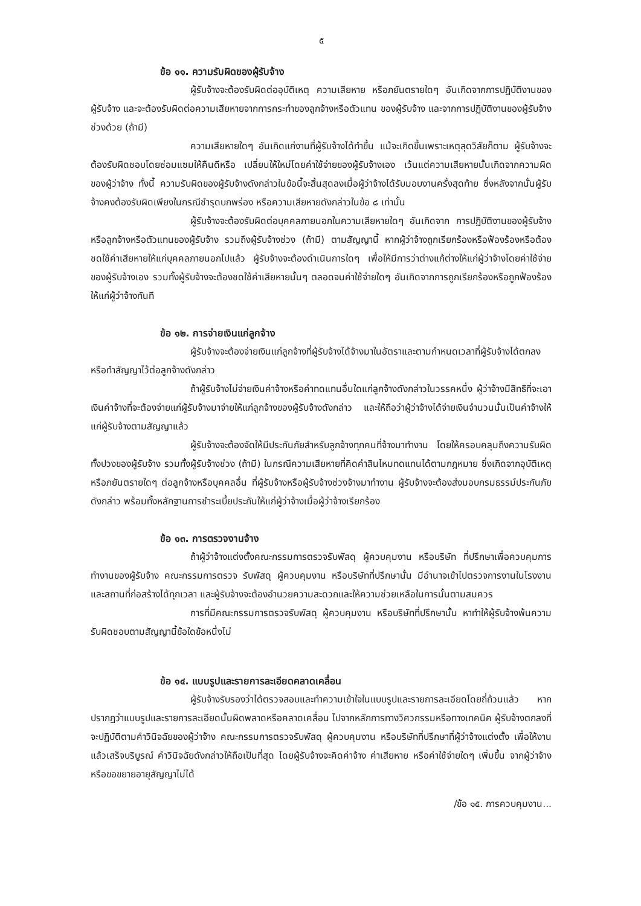๕
ข้อ ๑๑. ความรับผิดของผู้รับจ้าง
ผู้รับจ้างจะต้องรับผิดต่ออุบัติเหตุ ความเสียหาย หรือภยันตรายใดๆ อันเกิดจากการปฏิบัติงานของผู้รับจ้าง และจะต้องรับผิดต่อความเสียหายจากการกระทำของลูกจ้างหรือตัวแทน ของผู้รับจ้าง และจากการปฏิบัติงานของผู้รับจ้างช่วงด้วย (ถ้ามี)
ความเสียหายใดๆ อันเกิดแก่งานที่ผู้รับจ้างได้ทำขึ้น แม้จะเกิดขึ้นเพราะเหตุสุดวิสัยก็ตาม ผู้รับจ้างจะต้องรับผิดชอบโดยซ่อมแซมให้คืนดีหรือ เปลี่ยนให้ใหม่โดยค่าใช้จ่ายของผู้รับจ้างเอง เว้นแต่ความเสียหายนั้นเกิดจากความผิดของผู้ว่าจ้าง ทั้งนี้ ความรับผิดของผู้รับจ้างดังกล่าวในข้อนี้จะสิ้นสุดลงเมื่อผู้ว่าจ้างได้รับมอบงานครั้งสุดท้าย ซึ่งหลังจากนั้นผู้รับจ้างคงต้องรับผิดเพียงในกรณีชำรุดบกพร่อง หรือความเสียหายดังกล่าวในข้อ ๘ เท่านั้น
ผู้รับจ้างจะต้องรับผิดต่อบุคคลภายนอกในความเสียหายใดๆ อันเกิดจาก การปฏิบัติงานของผู้รับจ้าง หรือลูกจ้างหรือตัวแทนของผู้รับจ้าง รวมถึงผู้รับจ้างช่วง (ถ้ามี) ตามสัญญานี้ หากผู้ว่าจ้างถูกเรียกร้องหรือฟ้องร้องหรือต้องชดใช้ค่าเสียหายให้แก่บุคคลภายนอกไปแล้ว ผู้รับจ้างจะต้องดำเนินการใดๆ เพื่อให้มีการว่าต่างแก้ต่างให้แก่ผู้ว่าจ้างโดยค่าใช้จ่ายของผู้รับจ้างเอง รวมทั้งผู้รับจ้างจะต้องชดใช้ค่าเสียหายนั้นๆ ตลอดจนค่าใช้จ่ายใดๆ อันเกิดจากการถูกเรียกร้องหรือถูกฟ้องร้องให้แก่ผู้ว่าจ้างทันที
ข้อ ๑๒. การจ่ายเงินแก่ลูกจ้าง
ผู้รับจ้างจะต้องจ่ายเงินแก่ลูกจ้างที่ผู้รับจ้างได้จ้างมาในอัตราและตามกำหนดเวลาที่ผู้รับจ้างได้ตกลงหรือทำสัญญาไว้ต่อลูกจ้างดังกล่าว
ถ้าผู้รับจ้างไม่จ่ายเงินค่าจ้างหรือค่าทดแทนอื่นใดแก่ลูกจ้างดังกล่าวในวรรคหนึ่ง ผู้ว่าจ้างมีสิทธิที่จะเอาเงินค่าจ้างที่จะต้องจ่ายแก่ผู้รับจ้างมาจ่ายให้แก่ลูกจ้างของผู้รับจ้างดังกล่าว และให้ถือว่าผู้ว่าจ้างได้จ่ายเงินจำนวนนั้นเป็นค่าจ้างให้แก่ผู้รับจ้างตามสัญญาแล้ว
ผู้รับจ้างจะต้องจัดให้มีประกันภัยสำหรับลูกจ้างทุกคนที่จ้างมาทำงาน โดยให้ครอบคลุมถึงความรับผิดทั้งปวงของผู้รับจ้าง รวมทั้งผู้รับจ้างช่วง (ถ้ามี) ในกรณีความเสียหายที่คิดค่าสินไหมทดแทนได้ตามกฎหมาย ซึ่งเกิดจากอุบัติเหตุหรือภยันตรายใดๆ ต่อลูกจ้างหรือบุคคลอื่น ที่ผู้รับจ้างหรือผู้รับจ้างช่วงจ้างมาทำงาน ผู้รับจ้างจะต้องส่งมอบกรมธรรม์ประกันภัยดังกล่าว พร้อมทั้งหลักฐานการชำระเบี้ยประกันให้แก่ผู้ว่าจ้างเมื่อผู้ว่าจ้างเรียกร้อง
ข้อ ๑๓. การตรวจงานจ้าง
ถ้าผู้ว่าจ้างแต่งตั้งคณะกรรมการตรวจรับพัสดุ ผู้ควบคุมงาน หรือบริษัท ที่ปรึกษาเพื่อควบคุมการทำงานของผู้รับจ้าง คณะกรรมการตรวจ รับพัสดุ ผู้ควบคุมงาน หรือบริษัทที่ปรึกษานั้น มีอำนาจเข้าไปตรวจการงานในโรงงานและสถานที่ก่อสร้างได้ทุกเวลา และผู้รับจ้างจะต้องอำนวยความสะดวกและให้ความช่วยเหลือในการนั้นตามสมควร
การที่มีคณะกรรมการตรวจรับพัสดุ ผู้ควบคุมงาน หรือบริษัทที่ปรึกษานั้น หาทำให้ผู้รับจ้างพ้นความรับผิดชอบตามสัญญานี้ข้อใดข้อหนึ่งไม่
ข้อ ๑๔. แบบรูปและรายการละเอียดคลาดเคลื่อน
ผู้รับจ้างรับรองว่าได้ตรวจสอบและทำความเข้าใจในแบบรูปและรายการละเอียดโดยถี่ถ้วนแล้ว หากปรากฏว่าแบบรูปและรายการละเอียดนั้นผิดพลาดหรือคลาดเคลื่อน ไปจากหลักการทางวิศวกรรมหรือทางเทคนิค ผู้รับจ้างตกลงที่จะปฏิบัติตามคำวินิจฉัยของผู้ว่าจ้าง คณะกรรมการตรวจรับพัสดุ ผู้ควบคุมงาน หรือบริษัทที่ปรึกษาที่ผู้ว่าจ้างแต่งตั้ง เพื่อให้งานแล้วเสร็จบริบูรณ์ คำวินิจฉัยดังกล่าวให้ถือเป็นที่สุด โดยผู้รับจ้างจะคิดค่าจ้าง ค่าเสียหาย หรือค่าใช้จ่ายใดๆ เพิ่มขึ้น จากผู้ว่าจ้างหรือขอขยายอายุสัญญาไม่ได้
/ข้อ ๑๕. การควบคุมงาน...